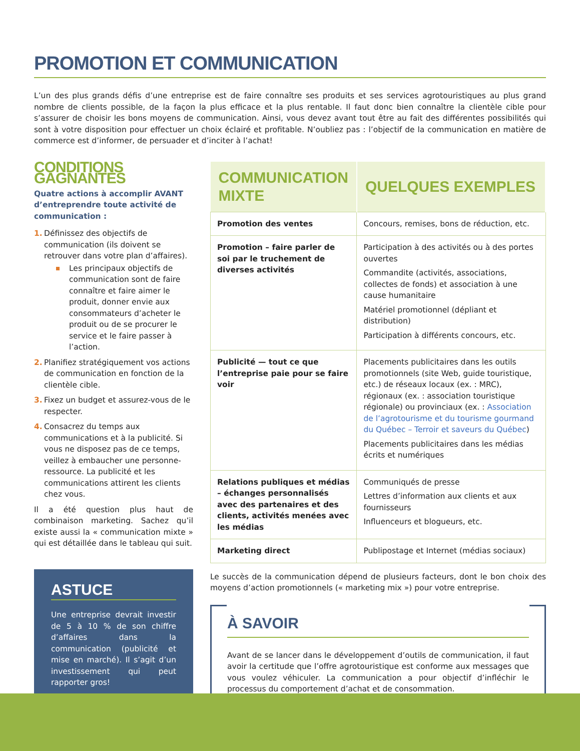PROMOTION ET COMMUNICATION
L’un des plus grands défis d’une entreprise est de faire connaître ses produits et ses services agrotouristiques au plus grand nombre de clients possible, de la façon la plus efficace et la plus rentable. Il faut donc bien connaître la clientèle cible pour s’assurer de choisir les bons moyens de communication. Ainsi, vous devez avant tout être au fait des différentes possibilités qui sont à votre disposition pour effectuer un choix éclairé et profitable. N’oubliez pas : l’objectif de la communication en matière de commerce est d’informer, de persuader et d’inciter à l’achat!
CONDITIONS GAGNANTES
Quatre actions à accomplir AVANT d’entreprendre toute activité de communication :
1. Définissez des objectifs de communication (ils doivent se retrouver dans votre plan d’affaires).
Les principaux objectifs de communication sont de faire connaître et faire aimer le produit, donner envie aux consommateurs d’acheter le produit ou de se procurer le service et le faire passer à l’action.
2. Planifiez stratégiquement vos actions de communication en fonction de la clientèle cible.
3. Fixez un budget et assurez-vous de le respecter.
4. Consacrez du temps aux communications et à la publicité. Si vous ne disposez pas de ce temps, veillez à embaucher une personne-ressource. La publicité et les communications attirent les clients chez vous.
Il a été question plus haut de combinaison marketing. Sachez qu’il existe aussi la « communication mixte » qui est détaillée dans le tableau qui suit.
ASTUCE
Une entreprise devrait investir de 5 à 10 % de son chiffre d’affaires dans la communication (publicité et mise en marché). Il s’agit d’un investissement qui peut rapporter gros!
| COMMUNICATION MIXTE | QUELQUES EXEMPLES |
| --- | --- |
| Promotion des ventes | Concours, remises, bons de réduction, etc. |
| Promotion – faire parler de soi par le truchement de diverses activités | Participation à des activités ou à des portes ouvertes Commandite (activités, associations, collectes de fonds) et association à une cause humanitaire Matériel promotionnel (dépliant et distribution) Participation à différents concours, etc. |
| Publicité — tout ce que l’entreprise paie pour se faire voir | Placements publicitaires dans les outils promotionnels (site Web, guide touristique, etc.) de réseaux locaux (ex. : MRC), régionaux (ex. : association touristique régionale) ou provinciaux (ex. : Association de l’agrotourisme et du tourisme gourmand du Québec – Terroir et saveurs du Québec ) Placements publicitaires dans les médias écrits et numériques |
| Relations publiques et médias – échanges personnalisés avec des partenaires et des clients, activités menées avec les médias | Communiqués de presse Lettres d’information aux clients et aux fournisseurs Influenceurs et blogueurs, etc. |
| Marketing direct | Publipostage et Internet (médias sociaux) |
Le succès de la communication dépend de plusieurs facteurs, dont le bon choix des moyens d’action promotionnels (« marketing mix ») pour votre entreprise.
À SAVOIR
Avant de se lancer dans le développement d’outils de communication, il faut avoir la certitude que l’offre agrotouristique est conforme aux messages que vous voulez véhiculer. La communication a pour objectif d’infléchir le processus du comportement d’achat et de consommation.